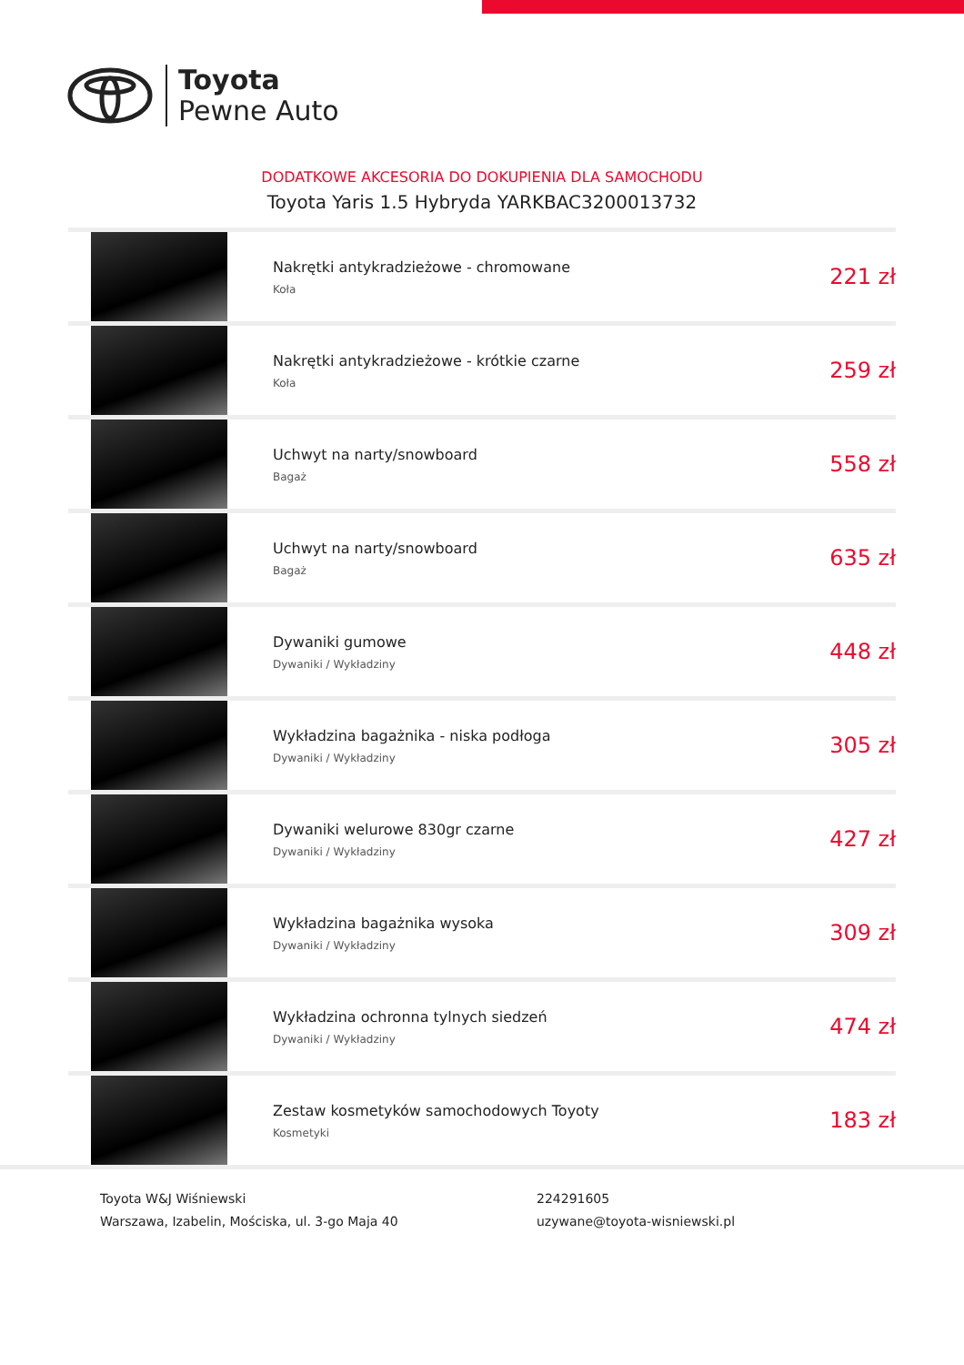Toyota
Pewne Auto
DODATKOWE AKCESORIA DO DOKUPIENIA DLA SAMOCHODU
Toyota Yaris 1.5 Hybryda YARKBAC3200013732
| | Nakrętki antykradzieżowe - chromowane Koła | 221 zł |
| | Nakrętki antykradzieżowe - krótkie czarne Koła | 259 zł |
| | Uchwyt na narty/snowboard Bagaż | 558 zł |
| | Uchwyt na narty/snowboard Bagaż | 635 zł |
| | Dywaniki gumowe Dywaniki / Wykładziny | 448 zł |
| | Wykładzina bagażnika - niska podłoga Dywaniki / Wykładziny | 305 zł |
| | Dywaniki welurowe 830gr czarne Dywaniki / Wykładziny | 427 zł |
| | Wykładzina bagażnika wysoka Dywaniki / Wykładziny | 309 zł |
| | Wykładzina ochronna tylnych siedzeń Dywaniki / Wykładziny | 474 zł |
| | Zestaw kosmetyków samochodowych Toyoty Kosmetyki | 183 zł |
Toyota W&J Wiśniewski
Warszawa, Izabelin, Mościska, ul. 3-go Maja 40
224291605
uzywane@toyota-wisniewski.pl